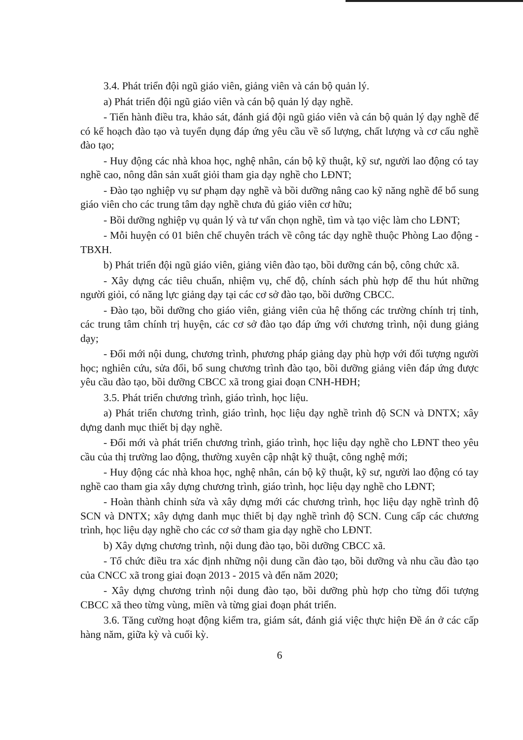3.4. Phát triển đội ngũ giáo viên, giảng viên và cán bộ quản lý.
a) Phát triển đội ngũ giáo viên và cán bộ quản lý dạy nghề.
- Tiến hành điều tra, khảo sát, đánh giá đội ngũ giáo viên và cán bộ quản lý dạy nghề để có kế hoạch đào tạo và tuyển dụng đáp ứng yêu cầu về số lượng, chất lượng và cơ cấu nghề đào tạo;
- Huy động các nhà khoa học, nghệ nhân, cán bộ kỹ thuật, kỹ sư, người lao động có tay nghề cao, nông dân sản xuất giỏi tham gia dạy nghề cho LĐNT;
- Đào tạo nghiệp vụ sư phạm dạy nghề và bồi dưỡng nâng cao kỹ năng nghề để bổ sung giáo viên cho các trung tâm dạy nghề chưa đủ giáo viên cơ hữu;
- Bồi dưỡng nghiệp vụ quản lý và tư vấn chọn nghề, tìm và tạo việc làm cho LĐNT;
- Mỗi huyện có 01 biên chế chuyên trách về công tác dạy nghề thuộc Phòng Lao động - TBXH.
b) Phát triển đội ngũ giáo viên, giảng viên đào tạo, bồi dưỡng cán bộ, công chức xã.
- Xây dựng các tiêu chuẩn, nhiệm vụ, chế độ, chính sách phù hợp để thu hút những người giỏi, có năng lực giảng dạy tại các cơ sở đào tạo, bồi dưỡng CBCC.
- Đào tạo, bồi dưỡng cho giáo viên, giảng viên của hệ thống các trường chính trị tỉnh, các trung tâm chính trị huyện, các cơ sở đào tạo đáp ứng với chương trình, nội dung giảng dạy;
- Đổi mới nội dung, chương trình, phương pháp giảng dạy phù hợp với đối tượng người học; nghiên cứu, sửa đổi, bổ sung chương trình đào tạo, bồi dưỡng giảng viên đáp ứng được yêu cầu đào tạo, bồi dưỡng CBCC xã trong giai đoạn CNH-HĐH;
3.5. Phát triển chương trình, giáo trình, học liệu.
a) Phát triển chương trình, giáo trình, học liệu dạy nghề trình độ SCN và DNTX; xây dựng danh mục thiết bị dạy nghề.
- Đổi mới và phát triển chương trình, giáo trình, học liệu dạy nghề cho LĐNT theo yêu cầu của thị trường lao động, thường xuyên cập nhật kỹ thuật, công nghệ mới;
- Huy động các nhà khoa học, nghệ nhân, cán bộ kỹ thuật, kỹ sư, người lao động có tay nghề cao tham gia xây dựng chương trình, giáo trình, học liệu dạy nghề cho LĐNT;
- Hoàn thành chỉnh sửa và xây dựng mới các chương trình, học liệu dạy nghề trình độ SCN và DNTX; xây dựng danh mục thiết bị dạy nghề trình độ SCN. Cung cấp các chương trình, học liệu dạy nghề cho các cơ sở tham gia dạy nghề cho LĐNT.
b) Xây dựng chương trình, nội dung đào tạo, bồi dưỡng CBCC xã.
- Tổ chức điều tra xác định những nội dung cần đào tạo, bồi dưỡng và nhu cầu đào tạo của CNCC xã trong giai đoạn 2013 - 2015 và đến năm 2020;
- Xây dựng chương trình nội dung đào tạo, bồi dưỡng phù hợp cho từng đối tượng CBCC xã theo từng vùng, miền và từng giai đoạn phát triển.
3.6. Tăng cường hoạt động kiểm tra, giám sát, đánh giá việc thực hiện Đề án ở các cấp hàng năm, giữa kỳ và cuối kỳ.
6